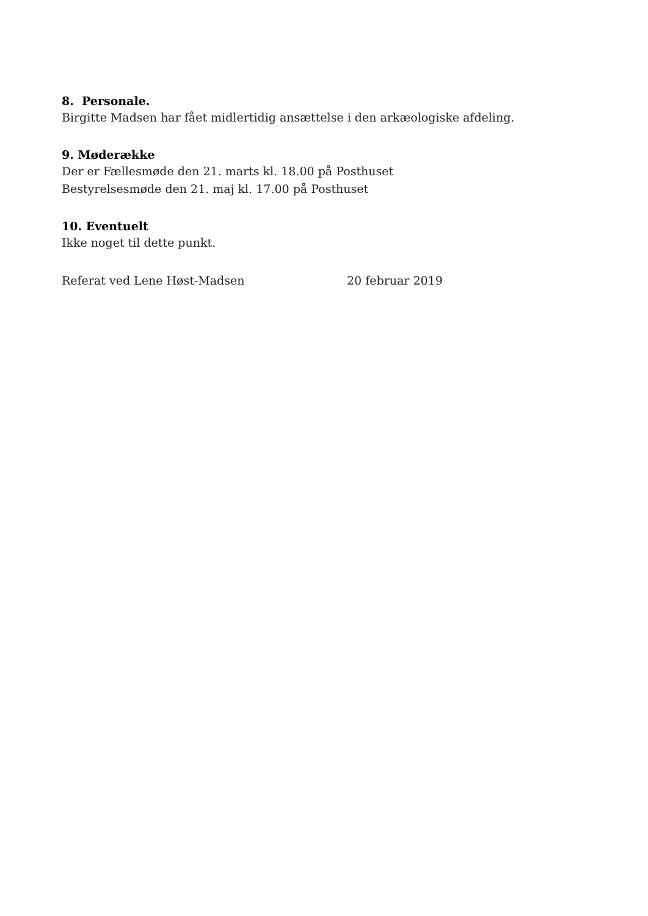8. Personale.
Birgitte Madsen har fået midlertidig ansættelse i den arkæologiske afdeling.
9. Møderække
Der er Fællesmøde den 21. marts kl. 18.00 på Posthuset
Bestyrelsesmøde den 21. maj kl. 17.00 på Posthuset
10. Eventuelt
Ikke noget til dette punkt.
Referat ved Lene Høst-Madsen 20 februar 2019